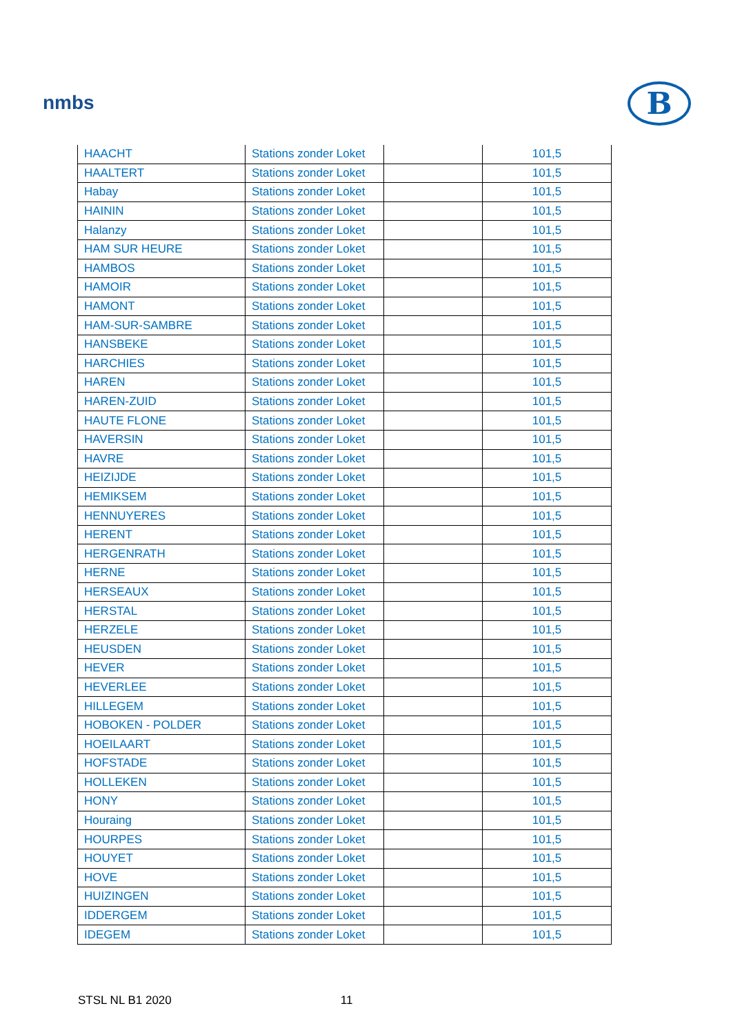nmbs
B
| HAACHT | Stations zonder Loket | | 101,5 |
| HAALTERT | Stations zonder Loket | | 101,5 |
| Habay | Stations zonder Loket | | 101,5 |
| HAININ | Stations zonder Loket | | 101,5 |
| Halanzy | Stations zonder Loket | | 101,5 |
| HAM SUR HEURE | Stations zonder Loket | | 101,5 |
| HAMBOS | Stations zonder Loket | | 101,5 |
| HAMOIR | Stations zonder Loket | | 101,5 |
| HAMONT | Stations zonder Loket | | 101,5 |
| HAM-SUR-SAMBRE | Stations zonder Loket | | 101,5 |
| HANSBEKE | Stations zonder Loket | | 101,5 |
| HARCHIES | Stations zonder Loket | | 101,5 |
| HAREN | Stations zonder Loket | | 101,5 |
| HAREN-ZUID | Stations zonder Loket | | 101,5 |
| HAUTE FLONE | Stations zonder Loket | | 101,5 |
| HAVERSIN | Stations zonder Loket | | 101,5 |
| HAVRE | Stations zonder Loket | | 101,5 |
| HEIZIJDE | Stations zonder Loket | | 101,5 |
| HEMIKSEM | Stations zonder Loket | | 101,5 |
| HENNUYERES | Stations zonder Loket | | 101,5 |
| HERENT | Stations zonder Loket | | 101,5 |
| HERGENRATH | Stations zonder Loket | | 101,5 |
| HERNE | Stations zonder Loket | | 101,5 |
| HERSEAUX | Stations zonder Loket | | 101,5 |
| HERSTAL | Stations zonder Loket | | 101,5 |
| HERZELE | Stations zonder Loket | | 101,5 |
| HEUSDEN | Stations zonder Loket | | 101,5 |
| HEVER | Stations zonder Loket | | 101,5 |
| HEVERLEE | Stations zonder Loket | | 101,5 |
| HILLEGEM | Stations zonder Loket | | 101,5 |
| HOBOKEN - POLDER | Stations zonder Loket | | 101,5 |
| HOEILAART | Stations zonder Loket | | 101,5 |
| HOFSTADE | Stations zonder Loket | | 101,5 |
| HOLLEKEN | Stations zonder Loket | | 101,5 |
| HONY | Stations zonder Loket | | 101,5 |
| Houraing | Stations zonder Loket | | 101,5 |
| HOURPES | Stations zonder Loket | | 101,5 |
| HOUYET | Stations zonder Loket | | 101,5 |
| HOVE | Stations zonder Loket | | 101,5 |
| HUIZINGEN | Stations zonder Loket | | 101,5 |
| IDDERGEM | Stations zonder Loket | | 101,5 |
| IDEGEM | Stations zonder Loket | | 101,5 |
STSL NL B1 2020 11